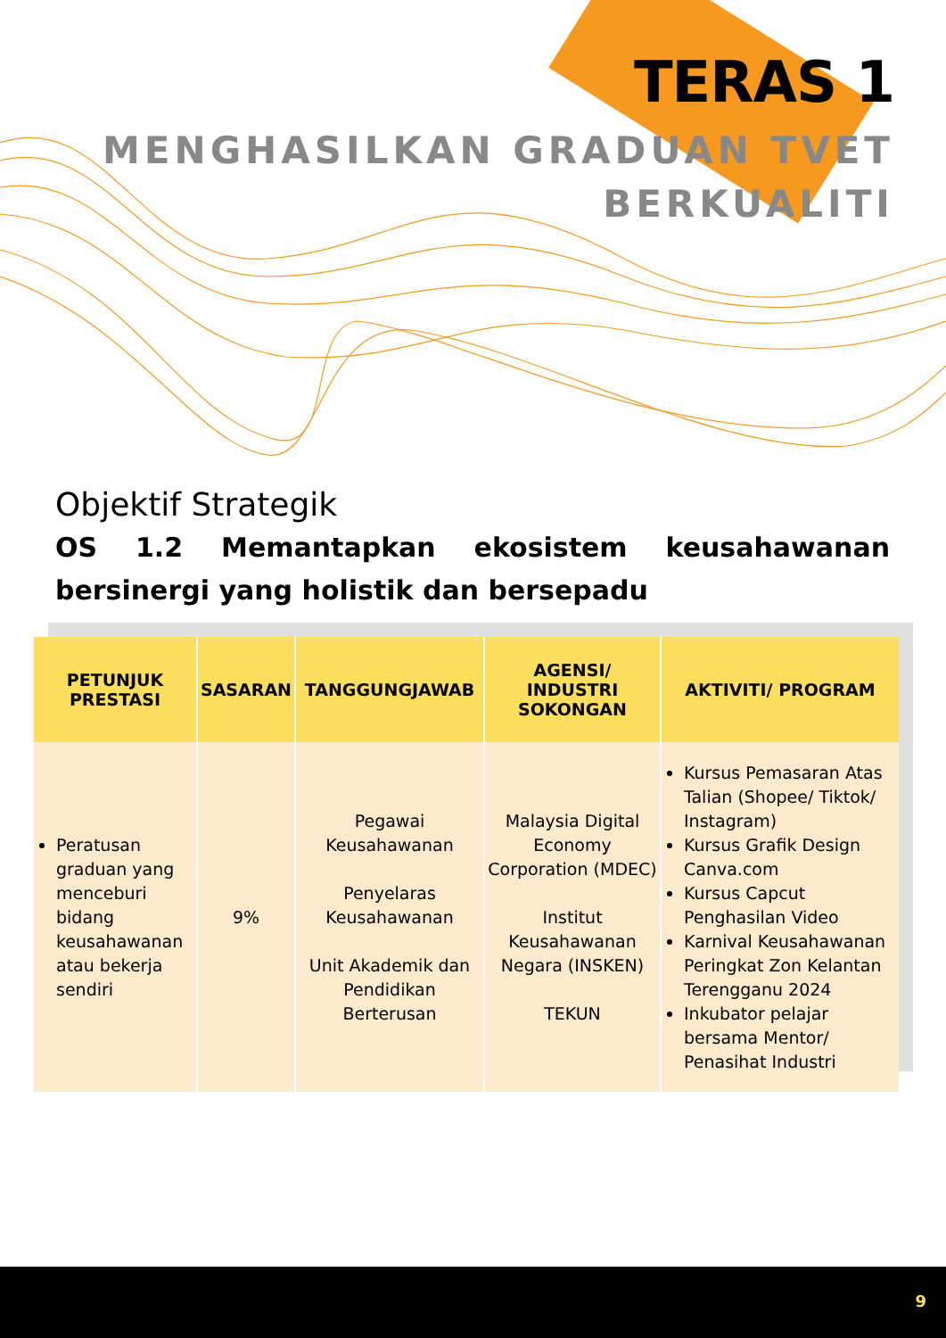TERAS 1
MENGHASILKAN GRADUAN TVET
BERKUALITI
Objektif Strategik
OS 1.2 Memantapkan ekosistem keusahawanan bersinergi yang holistik dan bersepadu
| PETUNJUK PRESTASI | SASARAN | TANGGUNGJAWAB | AGENSI/ INDUSTRI SOKONGAN | AKTIVITI/ PROGRAM |
| --- | --- | --- | --- | --- |
| Peratusan graduan yang menceburi bidang keusahawanan atau bekerja sendiri | 9% | Pegawai Keusahawanan Penyelaras Keusahawanan Unit Akademik dan Pendidikan Berterusan | Malaysia Digital Economy Corporation (MDEC) Institut Keusahawanan Negara (INSKEN) TEKUN | Kursus Pemasaran Atas Talian (Shopee/ Tiktok/ Instagram) Kursus Grafik Design Canva.com Kursus Capcut Penghasilan Video Karnival Keusahawanan Peringkat Zon Kelantan Terengganu 2024 Inkubator pelajar bersama Mentor/ Penasihat Industri |
9